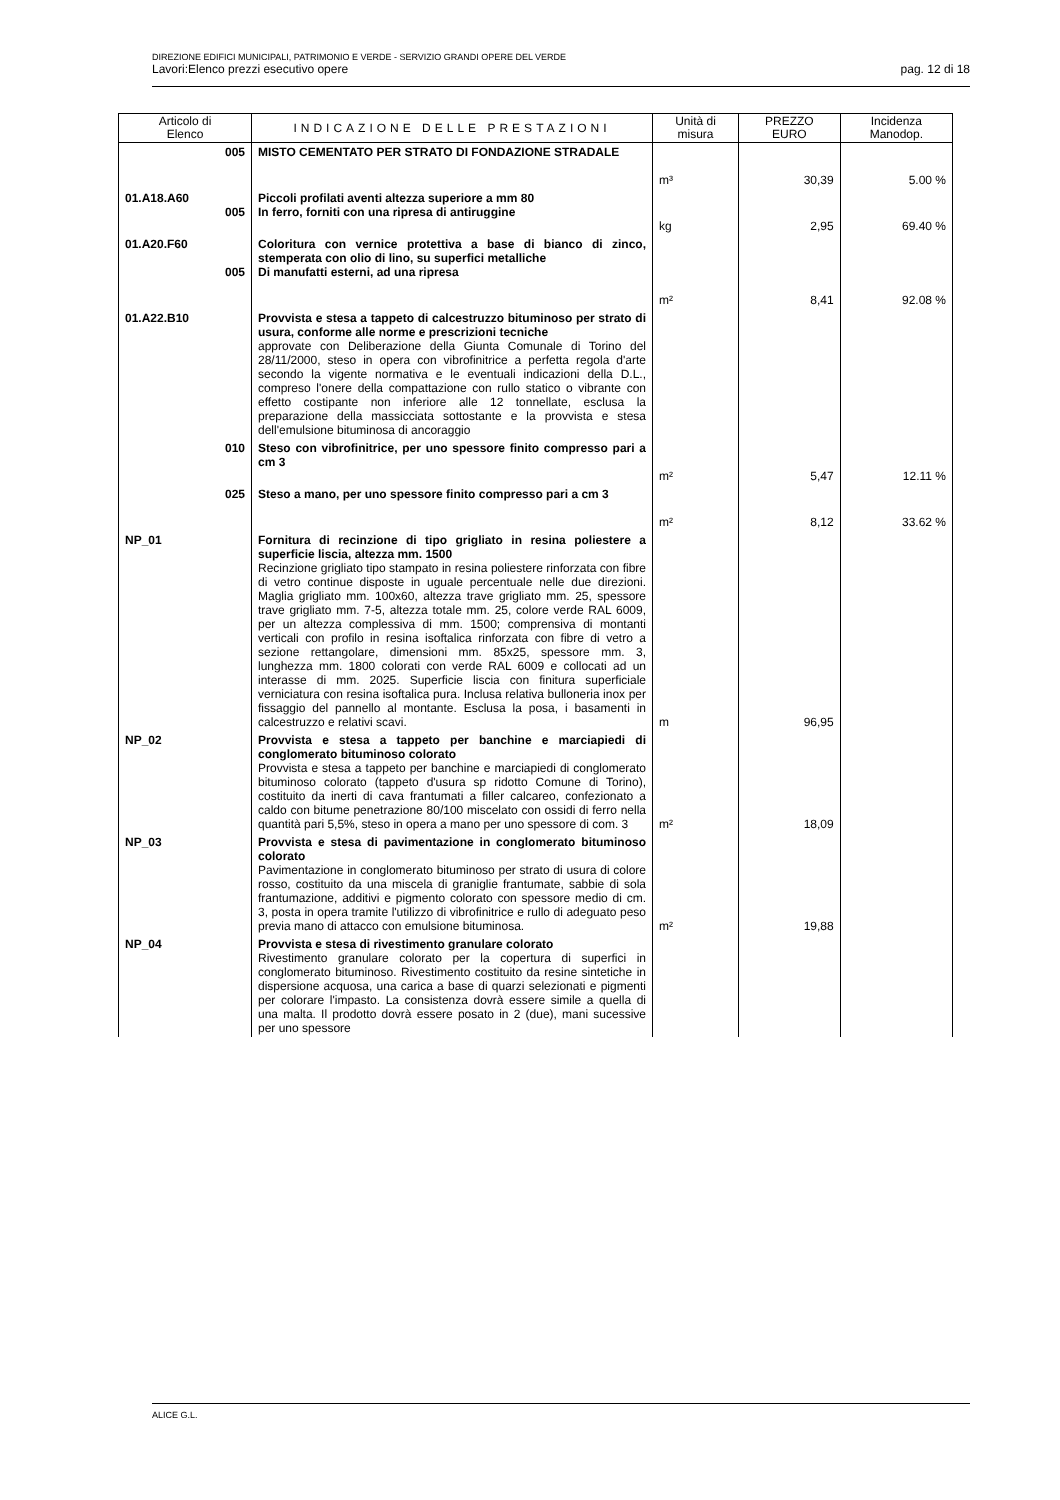DIREZIONE EDIFICI MUNICIPALI, PATRIMONIO E VERDE - SERVIZIO GRANDI OPERE DEL VERDE
Lavori:Elenco prezzi esecutivo opere pag. 12 di 18
| Articolo di Elenco | INDICAZIONE DELLE PRESTAZIONI | Unità di misura | PREZZO EURO | Incidenza Manodop. |
| --- | --- | --- | --- | --- |
| 005 | MISTO CEMENTATO PER STRATO DI FONDAZIONE STRADALE | m³ | 30,39 | 5.00 % |
| 01.A18.A60 005 | Piccoli profilati aventi altezza superiore a mm 80 In ferro, forniti con una ripresa di antiruggine | kg | 2,95 | 69.40 % |
| 01.A20.F60 005 | Coloritura con vernice protettiva a base di bianco di zinco, stemperata con olio di lino, su superfici metalliche Di manufatti esterni, ad una ripresa | m² | 8,41 | 92.08 % |
| 01.A22.B10 | Provvista e stesa a tappeto di calcestruzzo bituminoso per strato di usura, conforme alle norme e prescrizioni tecniche approvate con Deliberazione della Giunta Comunale di Torino del 28/11/2000, steso in opera con vibrofinitrice a perfetta regola d'arte secondo la vigente normativa e le eventuali indicazioni della D.L., compreso l'onere della compattazione con rullo statico o vibrante con effetto costipante non inferiore alle 12 tonnellate, esclusa la preparazione della massicciata sottostante e la provvista e stesa dell'emulsione bituminosa di ancoraggio | | | |
| 010 | Steso con vibrofinitrice, per uno spessore finito compresso pari a cm 3 | m² | 5,47 | 12.11 % |
| 025 | Steso a mano, per uno spessore finito compresso pari a cm 3 | m² | 8,12 | 33.62 % |
| NP_01 | Fornitura di recinzione di tipo grigliato in resina poliestere a superficie liscia, altezza mm. 1500 Recinzione grigliato tipo stampato in resina poliestere rinforzata con fibre di vetro continue disposte in uguale percentuale nelle due direzioni. Maglia grigliato mm. 100x60, altezza trave grigliato mm. 25, spessore trave grigliato mm. 7-5, altezza totale mm. 25, colore verde RAL 6009, per un altezza complessiva di mm. 1500; comprensiva di montanti verticali con profilo in resina isoftalica rinforzata con fibre di vetro a sezione rettangolare, dimensioni mm. 85x25, spessore mm. 3, lunghezza mm. 1800 colorati con verde RAL 6009 e collocati ad un interasse di mm. 2025. Superficie liscia con finitura superficiale verniciatura con resina isoftalica pura. Inclusa relativa bulloneria inox per fissaggio del pannello al montante. Esclusa la posa, i basamenti in calcestruzzo e relativi scavi. | m | 96,95 | |
| NP_02 | Provvista e stesa a tappeto per banchine e marciapiedi di conglomerato bituminoso colorato Provvista e stesa a tappeto per banchine e marciapiedi di conglomerato bituminoso colorato (tappeto d'usura sp ridotto Comune di Torino), costituito da inerti di cava frantumati a filler calcareo, confezionato a caldo con bitume penetrazione 80/100 miscelato con ossidi di ferro nella quantità pari 5,5%, steso in opera a mano per uno spessore di com. 3 | m² | 18,09 | |
| NP_03 | Provvista e stesa di pavimentazione in conglomerato bituminoso colorato Pavimentazione in conglomerato bituminoso per strato di usura di colore rosso, costituito da una miscela di graniglie frantumate, sabbie di sola frantumazione, additivi e pigmento colorato con spessore medio di cm. 3, posta in opera tramite l'utilizzo di vibrofinitrice e rullo di adeguato peso previa mano di attacco con emulsione bituminosa. | m² | 19,88 | |
| NP_04 | Provvista e stesa di rivestimento granulare colorato Rivestimento granulare colorato per la copertura di superfici in conglomerato bituminoso. Rivestimento costituito da resine sintetiche in dispersione acquosa, una carica a base di quarzi selezionati e pigmenti per colorare l'impasto. La consistenza dovrà essere simile a quella di una malta. Il prodotto dovrà essere posato in 2 (due), mani sucessive per uno spessore | | | |
ALICE G.L.